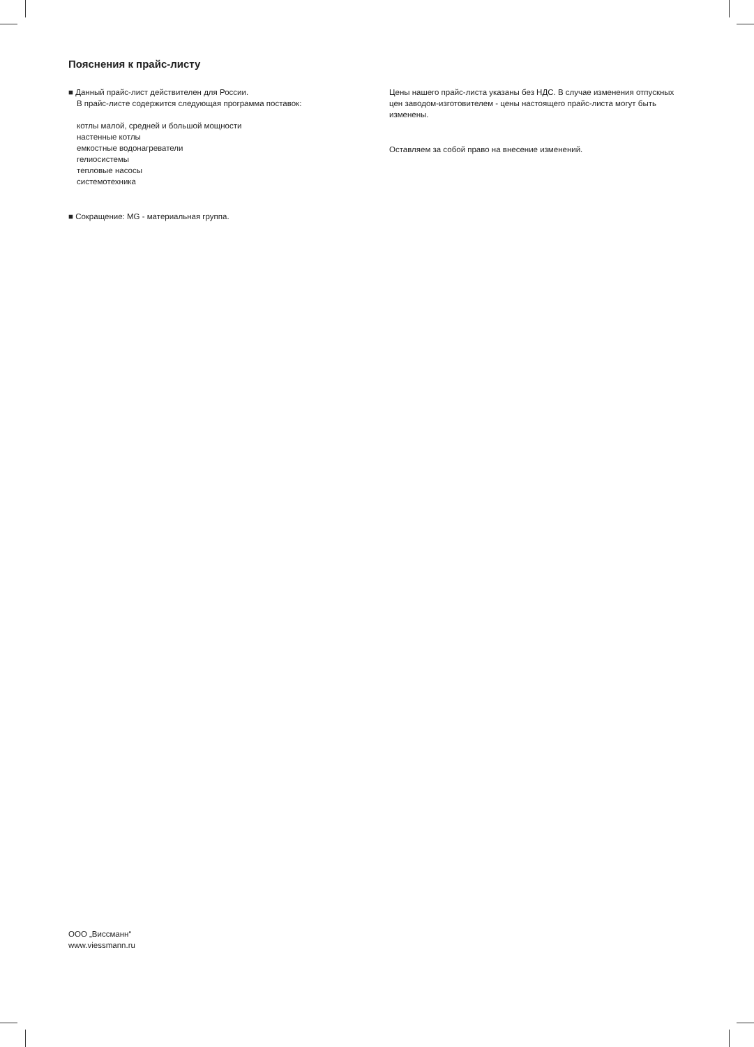Пояснения к прайс-листу
■ Данный прайс-лист действителен для России.
В прайс-листе содержится следующая программа поставок:
котлы малой, средней и большой мощности
настенные котлы
емкостные водонагреватели
гелиосистемы
тепловые насосы
системотехника
■ Сокращение: MG - материальная группа.
Цены нашего прайс-листа указаны без НДС. В случае изменения отпускных цен заводом-изготовителем - цены настоящего прайс-листа могут быть изменены.
Оставляем за собой право на внесение изменений.
ООО „Виссманн“
www.viessmann.ru